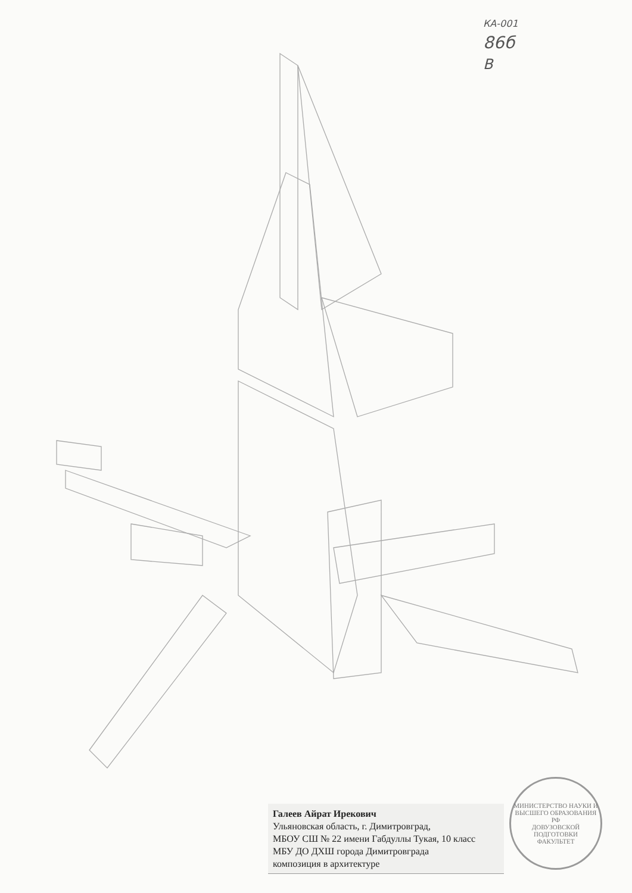КА-001
86б
В
МИНИСТЕРСТВО НАУКИ И ВЫСШЕГО ОБРАЗОВАНИЯ РФ
ДОВУЗОВСКОЙ ПОДГОТОВКИ
ФАКУЛЬТЕТ
Галеев Айрат Ирекович
Ульяновская область, г. Димитровград,
МБОУ СШ № 22 имени Габдуллы Тукая, 10 класс
МБУ ДО ДХШ города Димитровграда
композиция в архитектуре